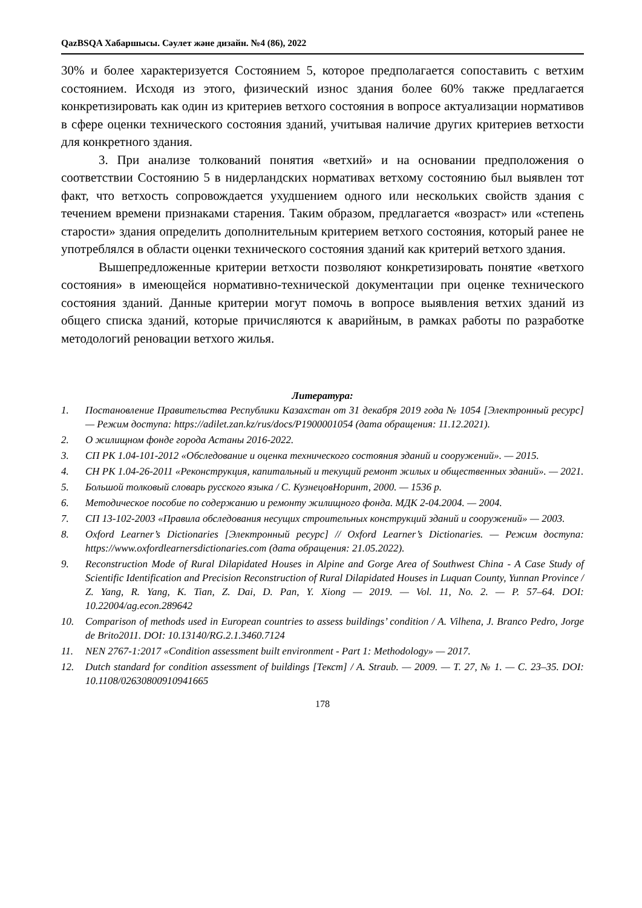QazBSQA Хабаршысы. Сәулет және дизайн. №4 (86), 2022
30% и более характеризуется Состоянием 5, которое предполагается сопоставить с ветхим состоянием. Исходя из этого, физический износ здания более 60% также предлагается конкретизировать как один из критериев ветхого состояния в вопросе актуализации нормативов в сфере оценки технического состояния зданий, учитывая наличие других критериев ветхости для конкретного здания.
3. При анализе толкований понятия «ветхий» и на основании предположения о соответствии Состоянию 5 в нидерландских нормативах ветхому состоянию был выявлен тот факт, что ветхость сопровождается ухудшением одного или нескольких свойств здания с течением времени признаками старения. Таким образом, предлагается «возраст» или «степень старости» здания определить дополнительным критерием ветхого состояния, который ранее не употреблялся в области оценки технического состояния зданий как критерий ветхого здания.
Вышепредложенные критерии ветхости позволяют конкретизировать понятие «ветхого состояния» в имеющейся нормативно-технической документации при оценке технического состояния зданий. Данные критерии могут помочь в вопросе выявления ветхих зданий из общего списка зданий, которые причисляются к аварийным, в рамках работы по разработке методологий реновации ветхого жилья.
Литература:
1. Постановление Правительства Республики Казахстан от 31 декабря 2019 года № 1054 [Электронный ресурс] — Режим доступа: https://adilet.zan.kz/rus/docs/P1900001054 (дата обращения: 11.12.2021).
2. О жилищном фонде города Астаны 2016-2022.
3. СП РК 1.04-101-2012 «Обследование и оценка технического состояния зданий и сооружений». — 2015.
4. СН РК 1.04-26-2011 «Реконструкция, капитальный и текущий ремонт жилых и общественных зданий». — 2021.
5. Большой толковый словарь русского языка / С. КузнецовНоринт, 2000. — 1536 р.
6. Методическое пособие по содержанию и ремонту жилищного фонда. МДК 2-04.2004. — 2004.
7. СП 13-102-2003 «Правила обследования несущих строительных конструкций зданий и сооружений» — 2003.
8. Oxford Learner’s Dictionaries [Электронный ресурс] // Oxford Learner’s Dictionaries. — Режим доступа: https://www.oxfordlearnersdictionaries.com (дата обращения: 21.05.2022).
9. Reconstruction Mode of Rural Dilapidated Houses in Alpine and Gorge Area of Southwest China - A Case Study of Scientific Identification and Precision Reconstruction of Rural Dilapidated Houses in Luquan County, Yunnan Province / Z. Yang, R. Yang, K. Tian, Z. Dai, D. Pan, Y. Xiong — 2019. — Vol. 11, No. 2. — P. 57–64. DOI: 10.22004/ag.econ.289642
10. Comparison of methods used in European countries to assess buildings’ condition / A. Vilhena, J. Branco Pedro, Jorge de Brito2011. DOI: 10.13140/RG.2.1.3460.7124
11. NEN 2767-1:2017 «Condition assessment built environment - Part 1: Methodology» — 2017.
12. Dutch standard for condition assessment of buildings [Текст] / A. Straub. — 2009. — Т. 27, № 1. — С. 23–35. DOI: 10.1108/02630800910941665
178